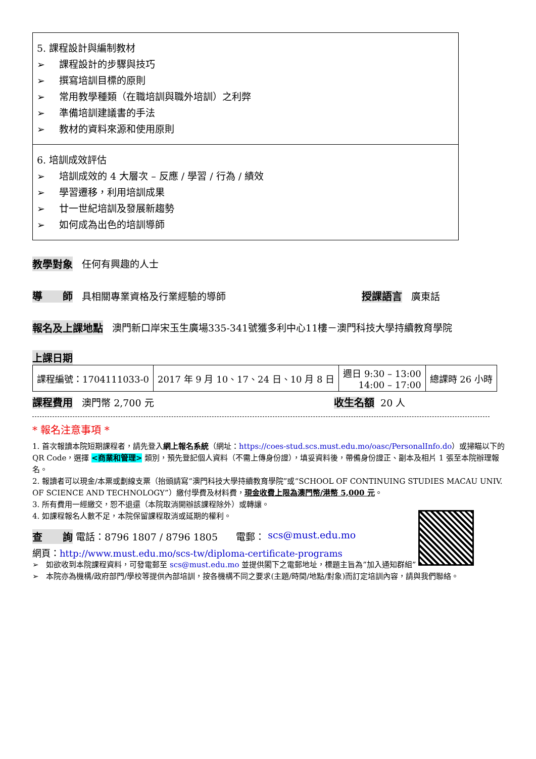5. 課程設計與編制教材
➢ 課程設計的步驟與技巧
➢ 撰寫培訓目標的原則
➢ 常用教學種類（在職培訓與職外培訓）之利弊
➢ 準備培訓建議書的手法
➢ 教材的資料來源和使用原則
6. 培訓成效評估
➢ 培訓成效的 4 大層次 – 反應 / 學習 / 行為 / 績效
➢ 學習遷移，利用培訓成果
➢ 廿一世紀培訓及發展新趨勢
➢ 如何成為出色的培訓導師
教學對象 任何有興趣的人士
導　　師 具相關專業資格及行業經驗的導師 授課語言 廣東話
報名及上課地點 澳門新口岸宋玉生廣場335-341號獲多利中心11樓－澳門科技大學持續教育學院
上課日期
| 課程編號：1704111033-0 | 2017 年 9 月 10、17、24 日、10 月 8 日 | 週日 9:30 – 13:00 14:00 – 17:00 | 總課時 26 小時 |
課程費用 澳門幣 2,700 元 收生名額 20 人
* 報名注意事項 *
1. 首次報讀本院短期課程者，請先登入網上報名系統（網址：https://coes-stud.scs.must.edu.mo/oasc/PersonalInfo.do）或掃瞄以下的 QR Code，選擇 <商業和管理> 類別，預先登記個人資料（不需上傳身份證），填妥資料後，帶備身份證正、副本及相片 1 張至本院辦理報名。
2. 報讀者可以現金/本票或劃線支票（抬頭請寫“澳門科技大學持續教育學院”或“SCHOOL OF CONTINUING STUDIES MACAU UNIV. OF SCIENCE AND TECHNOLOGY”）繳付學費及材料費，現金收費上限為澳門幣/港幣 5,000 元。
3. 所有費用一經繳交，恕不退還（本院取消開辦該課程除外）或轉讓。
4. 如課程報名人數不足，本院保留課程取消或延期的權利。
查　　詢 電話：8796 1807 / 8796 1805 電郵： scs@must.edu.mo
網頁：http://www.must.edu.mo/scs-tw/diploma-certificate-programs
➢ 如欲收到本院課程資料，可發電郵至 scs@must.edu.mo 並提供閣下之電郵地址，標題主旨為”加入通知群組”。
➢ 本院亦為機構/政府部門/學校等提供內部培訓，按各機構不同之要求(主題/時間/地點/對象)而訂定培訓內容，請與我們聯絡。